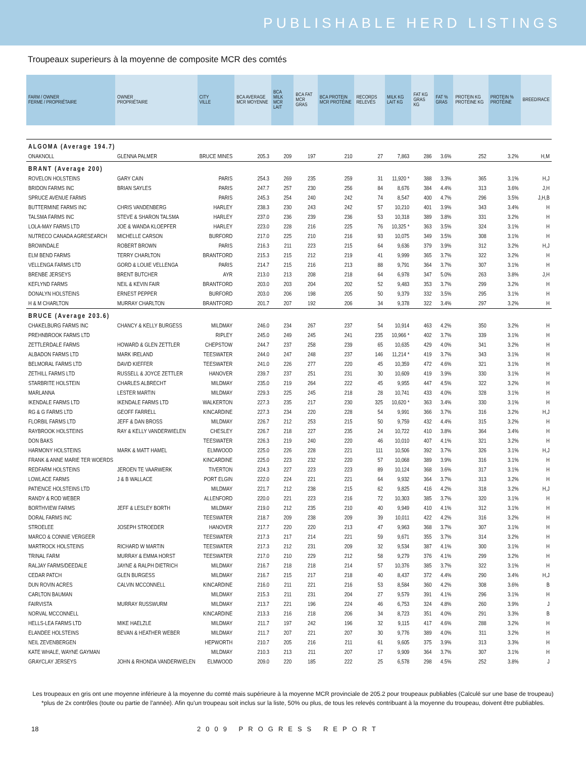PUBLISHABLE HERD LISTINGS
Troupeaux superieurs à la moyenne de composite MCR des comtés
| FARM / OWNER FERME / PROPRIÉTAIRE | OWNER PROPRIÉTAIRE | CITY VILLE | BCA AVERAGE MCR MOYENNE | BCA MILK MCR LAIT | BCA FAT MCR GRAS | BCA PROTEIN MCR PROTÉINE | RECORDS RELEVÉS | MILK KG LAIT KG | FAT KG GRAS KG | FAT % GRAS | PROTEIN KG PROTÉINE KG | PROTEIN % PROTÉINE | BREED/RACE |
| --- | --- | --- | --- | --- | --- | --- | --- | --- | --- | --- | --- | --- | --- |
| ALGOMA (Average 194.7) | | | | | | | | | | | | | |
| ONAKNOLL | GLENNA PALMER | BRUCE MINES | 205.3 | 209 | 197 | 210 | 27 | 7,863 | 286 | 3.6% | 252 | 3.2% | H,M |
| BRANT (Average 200) | | | | | | | | | | | | | |
| ROVELON HOLSTEINS | GARY CAIN | PARIS | 254.3 | 269 | 235 | 259 | 31 | 11,920 * | 388 | 3.3% | 365 | 3.1% | H,J |
| BRIDON FARMS INC | BRIAN SAYLES | PARIS | 247.7 | 257 | 230 | 256 | 84 | 8,676 | 384 | 4.4% | 313 | 3.6% | J,H |
| SPRUCE AVENUE FARMS | | PARIS | 245.3 | 254 | 240 | 242 | 74 | 8,547 | 400 | 4.7% | 296 | 3.5% | J,H,B |
| BUTTERMINE FARMS INC | CHRIS VANDENBERG | HARLEY | 238.3 | 230 | 243 | 242 | 57 | 10,210 | 401 | 3.9% | 343 | 3.4% | H |
| TALSMA FARMS INC | STEVE & SHARON TALSMA | HARLEY | 237.0 | 236 | 239 | 236 | 53 | 10,318 | 389 | 3.8% | 331 | 3.2% | H |
| LOLA-MAY FARMS LTD | JOE & WANDA KLOEPFER | HARLEY | 223.0 | 228 | 216 | 225 | 76 | 10,325 * | 363 | 3.5% | 324 | 3.1% | H |
| NUTRECO CANADA AGRESEARCH | MICHELLE CARSON | BURFORD | 217.0 | 225 | 210 | 216 | 93 | 10,075 | 349 | 3.5% | 308 | 3.1% | H |
| BROWNDALE | ROBERT BROWN | PARIS | 216.3 | 211 | 223 | 215 | 64 | 9,636 | 379 | 3.9% | 312 | 3.2% | H,J |
| ELM BEND FARMS | TERRY CHARLTON | BRANTFORD | 215.3 | 215 | 212 | 219 | 41 | 9,999 | 365 | 3.7% | 322 | 3.2% | H |
| VELLENGA FARMS LTD | GORD & LOUIE VELLENGA | PARIS | 214.7 | 215 | 216 | 213 | 88 | 9,791 | 364 | 3.7% | 307 | 3.1% | H |
| BRENBE JERSEYS | BRENT BUTCHER | AYR | 213.0 | 213 | 208 | 218 | 64 | 6,978 | 347 | 5.0% | 263 | 3.8% | J,H |
| KEFLYND FARMS | NEIL & KEVIN FAIR | BRANTFORD | 203.0 | 203 | 204 | 202 | 52 | 9,483 | 353 | 3.7% | 299 | 3.2% | H |
| DONALYN HOLSTEINS | ERNEST PEPPER | BURFORD | 203.0 | 206 | 198 | 205 | 50 | 9,379 | 332 | 3.5% | 295 | 3.1% | H |
| H & M CHARLTON | MURRAY CHARLTON | BRANTFORD | 201.7 | 207 | 192 | 206 | 34 | 9,378 | 322 | 3.4% | 297 | 3.2% | H |
| BRUCE (Average 203.6) | | | | | | | | | | | | | |
| CHAKELBURG FARMS INC | CHANCY & KELLY BURGESS | MILDMAY | 246.0 | 234 | 267 | 237 | 54 | 10,914 | 463 | 4.2% | 350 | 3.2% | H |
| PREHNBROOK FARMS LTD | | RIPLEY | 245.0 | 249 | 245 | 241 | 235 | 10,966 * | 402 | 3.7% | 339 | 3.1% | H |
| ZETTLERDALE FARMS | HOWARD & GLEN ZETTLER | CHEPSTOW | 244.7 | 237 | 258 | 239 | 65 | 10,635 | 429 | 4.0% | 341 | 3.2% | H |
| ALBADON FARMS LTD | MARK IRELAND | TEESWATER | 244.0 | 247 | 248 | 237 | 146 | 11,214 * | 419 | 3.7% | 343 | 3.1% | H |
| BELMORAL FARMS LTD | DAVID KIEFFER | TEESWATER | 241.0 | 226 | 277 | 220 | 45 | 10,359 | 472 | 4.6% | 321 | 3.1% | H |
| ZETHILL FARMS LTD | RUSSELL & JOYCE ZETTLER | HANOVER | 239.7 | 237 | 251 | 231 | 30 | 10,609 | 419 | 3.9% | 330 | 3.1% | H |
| STARBRITE HOLSTEIN | CHARLES ALBRECHT | MILDMAY | 235.0 | 219 | 264 | 222 | 45 | 9,955 | 447 | 4.5% | 322 | 3.2% | H |
| MARLANNA | LESTER MARTIN | MILDMAY | 229.3 | 225 | 245 | 218 | 28 | 10,741 | 433 | 4.0% | 328 | 3.1% | H |
| IKENDALE FARMS LTD | IKENDALE FARMS LTD | WALKERTON | 227.3 | 235 | 217 | 230 | 325 | 10,620 * | 363 | 3.4% | 330 | 3.1% | H |
| RG & G FARMS LTD | GEOFF FARRELL | KINCARDINE | 227.3 | 234 | 220 | 228 | 54 | 9,991 | 366 | 3.7% | 316 | 3.2% | H,J |
| FLORBIL FARMS LTD | JEFF & DAN BROSS | MILDMAY | 226.7 | 212 | 253 | 215 | 50 | 9,759 | 432 | 4.4% | 315 | 3.2% | H |
| RAYBROOK HOLSTEINS | RAY & KELLY VANDERWIELEN | CHESLEY | 226.7 | 218 | 227 | 235 | 24 | 10,722 | 410 | 3.8% | 364 | 3.4% | H |
| DON BAKS | | TEESWATER | 226.3 | 219 | 240 | 220 | 46 | 10,010 | 407 | 4.1% | 321 | 3.2% | H |
| HARMONY HOLSTEINS | MARK & MATT HAMEL | ELMWOOD | 225.0 | 226 | 228 | 221 | 111 | 10,506 | 392 | 3.7% | 326 | 3.1% | H,J |
| FRANK & ANNE MARIE TER WOERDS | | KINCARDINE | 225.0 | 223 | 232 | 220 | 57 | 10,068 | 389 | 3.9% | 316 | 3.1% | H |
| REDFARM HOLSTEINS | JEROEN TE VAARWERK | TIVERTON | 224.3 | 227 | 223 | 223 | 89 | 10,124 | 368 | 3.6% | 317 | 3.1% | H |
| LOWLACE FARMS | J & B WALLACE | PORT ELGIN | 222.0 | 224 | 221 | 221 | 64 | 9,932 | 364 | 3.7% | 313 | 3.2% | H |
| PATIENCE HOLSTEINS LTD | | MILDMAY | 221.7 | 212 | 238 | 215 | 62 | 9,825 | 416 | 4.2% | 318 | 3.2% | H,J |
| RANDY & ROD WEBER | | ALLENFORD | 220.0 | 221 | 223 | 216 | 72 | 10,303 | 385 | 3.7% | 320 | 3.1% | H |
| BORTHVIEW FARMS | JEFF & LESLEY BORTH | MILDMAY | 219.0 | 212 | 235 | 210 | 40 | 9,949 | 410 | 4.1% | 312 | 3.1% | H |
| DORAL FARMS INC | | TEESWATER | 218.7 | 209 | 238 | 209 | 39 | 10,011 | 422 | 4.2% | 316 | 3.2% | H |
| STROELEE | JOSEPH STROEDER | HANOVER | 217.7 | 220 | 220 | 213 | 47 | 9,963 | 368 | 3.7% | 307 | 3.1% | H |
| MARCO & CONNIE VERGEER | | TEESWATER | 217.3 | 217 | 214 | 221 | 59 | 9,671 | 355 | 3.7% | 314 | 3.2% | H |
| MARTROCK HOLSTEINS | RICHARD W MARTIN | TEESWATER | 217.3 | 212 | 231 | 209 | 32 | 9,534 | 387 | 4.1% | 300 | 3.1% | H |
| TRINAL FARM | MURRAY & EMMA HORST | TEESWATER | 217.0 | 210 | 229 | 212 | 58 | 9,279 | 376 | 4.1% | 299 | 3.2% | H |
| RALJAY FARMS/DEEDALE | JAYNE & RALPH DIETRICH | MILDMAY | 216.7 | 218 | 218 | 214 | 57 | 10,376 | 385 | 3.7% | 322 | 3.1% | H |
| CEDAR PATCH | GLEN BURGESS | MILDMAY | 216.7 | 215 | 217 | 218 | 40 | 8,437 | 372 | 4.4% | 290 | 3.4% | H,J |
| DUN ROVIN ACRES | CALVIN MCCONNELL | KINCARDINE | 216.0 | 211 | 221 | 216 | 53 | 8,584 | 360 | 4.2% | 308 | 3.6% | B |
| CARLTON BAUMAN | | MILDMAY | 215.3 | 211 | 231 | 204 | 27 | 9,579 | 391 | 4.1% | 296 | 3.1% | H |
| FAIRVISTA | MURRAY RUSSWURM | MILDMAY | 213.7 | 221 | 196 | 224 | 46 | 6,753 | 324 | 4.8% | 260 | 3.9% | J |
| NORVAL MCCONNELL | | KINCARDINE | 213.3 | 216 | 218 | 206 | 34 | 8,723 | 351 | 4.0% | 291 | 3.3% | B |
| HELLS-LEA FARMS LTD | MIKE HAELZLE | MILDMAY | 211.7 | 197 | 242 | 196 | 32 | 9,115 | 417 | 4.6% | 288 | 3.2% | H |
| ELANDEE HOLSTEINS | BEVAN & HEATHER WEBER | MILDMAY | 211.7 | 207 | 221 | 207 | 30 | 9,776 | 389 | 4.0% | 311 | 3.2% | H |
| NEIL ZEVENBERGEN | | HEPWORTH | 210.7 | 205 | 216 | 211 | 61 | 9,605 | 375 | 3.9% | 313 | 3.3% | H |
| KATE WHALE, WAYNE GAYMAN | | MILDMAY | 210.3 | 213 | 211 | 207 | 17 | 9,909 | 364 | 3.7% | 307 | 3.1% | H |
| GRAYCLAY JERSEYS | JOHN & RHONDA VANDERWIELEN | ELMWOOD | 209.0 | 220 | 185 | 222 | 25 | 6,578 | 298 | 4.5% | 252 | 3.8% | J |
Les troupeaux en gris ont une moyenne inférieure à la moyenne du comté mais supérieure à la moyenne MCR provinciale de 205.2 pour troupeaux publiables (Calculé sur une base de troupeau)
*plus de 2x contrôles (toute ou partie de l'année). Afin qu'un troupeau soit inclus sur la liste, 50% ou plus, de tous les relevés contribuant à la moyenne du troupeau, doivent être publiables.
18 2009 PROGRESS REPORT